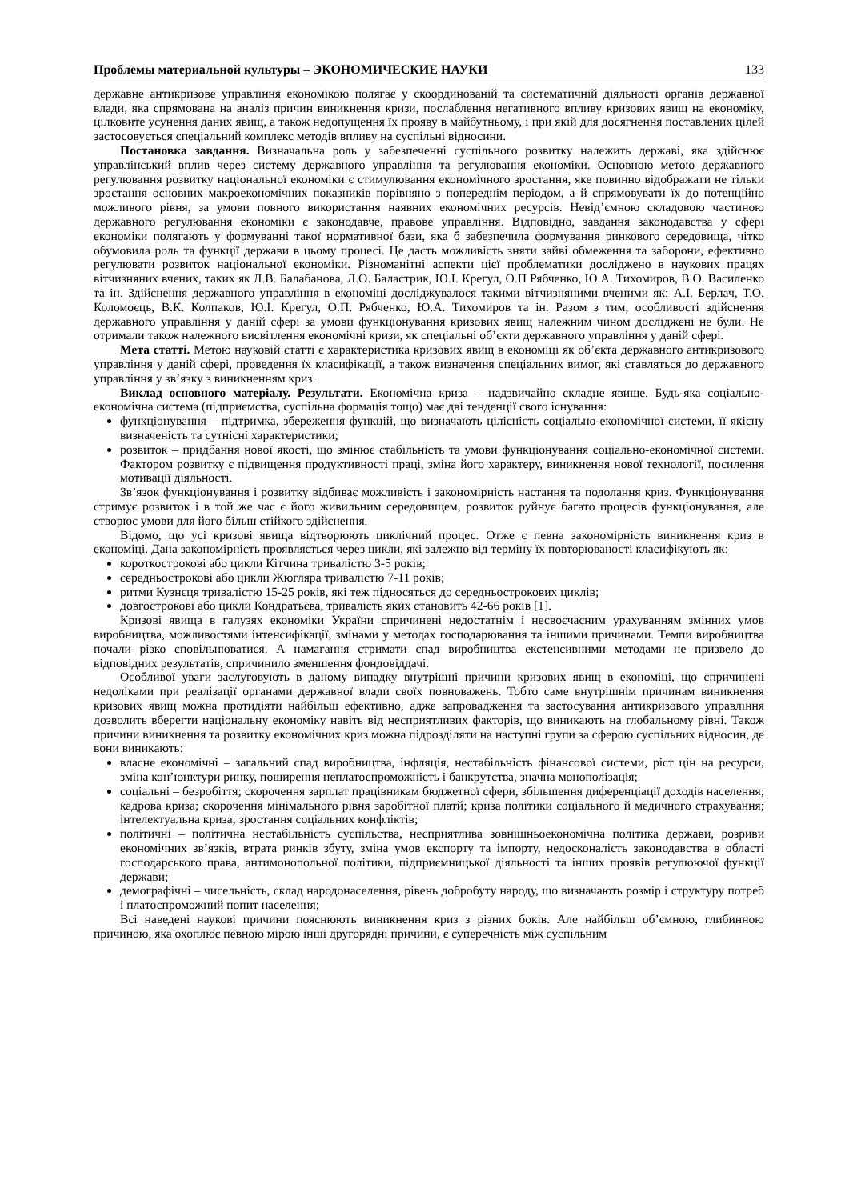Проблемы материальной культуры – ЭКОНОМИЧЕСКИЕ НАУКИ 133
державне антикризове управління економікою полягає у скоординованій та систематичній діяльності органів державної влади, яка спрямована на аналіз причин виникнення кризи, послаблення негативного впливу кризових явищ на економіку, цілковите усунення даних явищ, а також недопущення їх прояву в майбутньому, і при якій для досягнення поставлених цілей застосовується спеціальний комплекс методів впливу на суспільні відносини.
Постановка завдання. Визначальна роль у забезпеченні суспільного розвитку належить державі, яка здійснює управлінський вплив через систему державного управління та регулювання економіки. Основною метою державного регулювання розвитку національної економіки є стимулювання економічного зростання, яке повинно відображати не тільки зростання основних макроекономічних показників порівняно з попереднім періодом, а й спрямовувати їх до потенційно можливого рівня, за умови повного використання наявних економічних ресурсів. Невід’ємною складовою частиною державного регулювання економіки є законодавче, правове управління. Відповідно, завдання законодавства у сфері економіки полягають у формуванні такої нормативної бази, яка б забезпечила формування ринкового середовища, чітко обумовила роль та функції держави в цьому процесі. Це дасть можливість зняти зайві обмеження та заборони, ефективно регулювати розвиток національної економіки. Різноманітні аспекти цієї проблематики досліджено в наукових працях вітчизняних вчених, таких як Л.В. Балабанова, Л.О. Баластрик, Ю.І. Крегул, О.П Рябченко, Ю.А. Тихомиров, В.О. Василенко та ін. Здійснення державного управління в економіці досліджувалося такими вітчизняними вченими як: А.І. Берлач, Т.О. Коломоєць, В.К. Колпаков, Ю.І. Крегул, О.П. Рябченко, Ю.А. Тихомиров та ін. Разом з тим, особливості здійснення державного управління у даній сфері за умови функціонування кризових явищ належним чином досліджені не були. Не отримали також належного висвітлення економічні кризи, як спеціальні об’єкти державного управління у даній сфері.
Мета статті. Метою науковій статті є характеристика кризових явищ в економіці як об’єкта державного антикризового управління у даній сфері, проведення їх класифікації, а також визначення спеціальних вимог, які ставляться до державного управління у зв’язку з виникненням криз.
Виклад основного матеріалу. Результати. Економічна криза – надзвичайно складне явище. Будь-яка соціально-економічна система (підприємства, суспільна формація тощо) має дві тенденції свого існування:
функціонування – підтримка, збереження функцій, що визначають цілісність соціально-економічної системи, її якісну визначеність та сутнісні характеристики;
розвиток – придбання нової якості, що змінює стабільність та умови функціонування соціально-економічної системи. Фактором розвитку є підвищення продуктивності праці, зміна його характеру, виникнення нової технології, посилення мотивації діяльності.
Зв’язок функціонування і розвитку відбиває можливість і закономірність настання та подолання криз. Функціонування стримує розвиток і в той же час є його живильним середовищем, розвиток руйнує багато процесів функціонування, але створює умови для його більш стійкого здійснення.
Відомо, що усі кризові явища відтворюють циклічний процес. Отже є певна закономірність виникнення криз в економіці. Дана закономірність проявляється через цикли, які залежно від терміну їх повторюваності класифікують як:
короткострокові або цикли Кітчина тривалістю 3-5 років;
середньострокові або цикли Жюгляра тривалістю 7-11 років;
ритми Кузнєця тривалістю 15-25 років, які теж підносяться до середньострокових циклів;
довгострокові або цикли Кондратьєва, тривалість яких становить 42-66 років [1].
Кризові явища в галузях економіки України спричинені недостатнім і несвоєчасним урахуванням змінних умов виробництва, можливостями інтенсифікації, змінами у методах господарювання та іншими причинами. Темпи виробництва почали різко сповільнюватися. А намагання стримати спад виробництва екстенсивними методами не призвело до відповідних результатів, спричинило зменшення фондовіддачі.
Особливої уваги заслуговують в даному випадку внутрішні причини кризових явищ в економіці, що спричинені недоліками при реалізації органами державної влади своїх повноважень. Тобто саме внутрішнім причинам виникнення кризових явищ можна протидіяти найбільш ефективно, адже запровадження та застосування антикризового управління дозволить вберегти національну економіку навіть від несприятливих факторів, що виникають на глобальному рівні. Також причини виникнення та розвитку економічних криз можна підрозділяти на наступні групи за сферою суспільних відносин, де вони виникають:
власне економічні – загальний спад виробництва, інфляція, нестабільність фінансової системи, ріст цін на ресурси, зміна кон’юнктури ринку, поширення неплатоспроможність і банкрутства, значна монополізація;
соціальні – безробіття; скорочення зарплат працівникам бюджетної сфери, збільшення диференціації доходів населення; кадрова криза; скорочення мінімального рівня заробітної платй; криза політики соціального й медичного страхування; інтелектуальна криза; зростання соціальних конфліктів;
політичні – політична нестабільність суспільства, несприятлива зовнішньоекономічна політика держави, розриви економічних зв’язків, втрата ринків збуту, зміна умов експорту та імпорту, недосконалість законодавства в області господарського права, антимонопольної політики, підприємницької діяльності та інших проявів регулюючої функції держави;
демографічні – чисельність, склад народонаселення, рівень добробуту народу, що визначають розмір і структуру потреб і платоспроможний попит населення;
Всі наведені наукові причини пояснюють виникнення криз з різних боків. Але найбільш об’ємною, глибинною причиною, яка охоплює певною мірою інші другорядні причини, є суперечність між суспільним